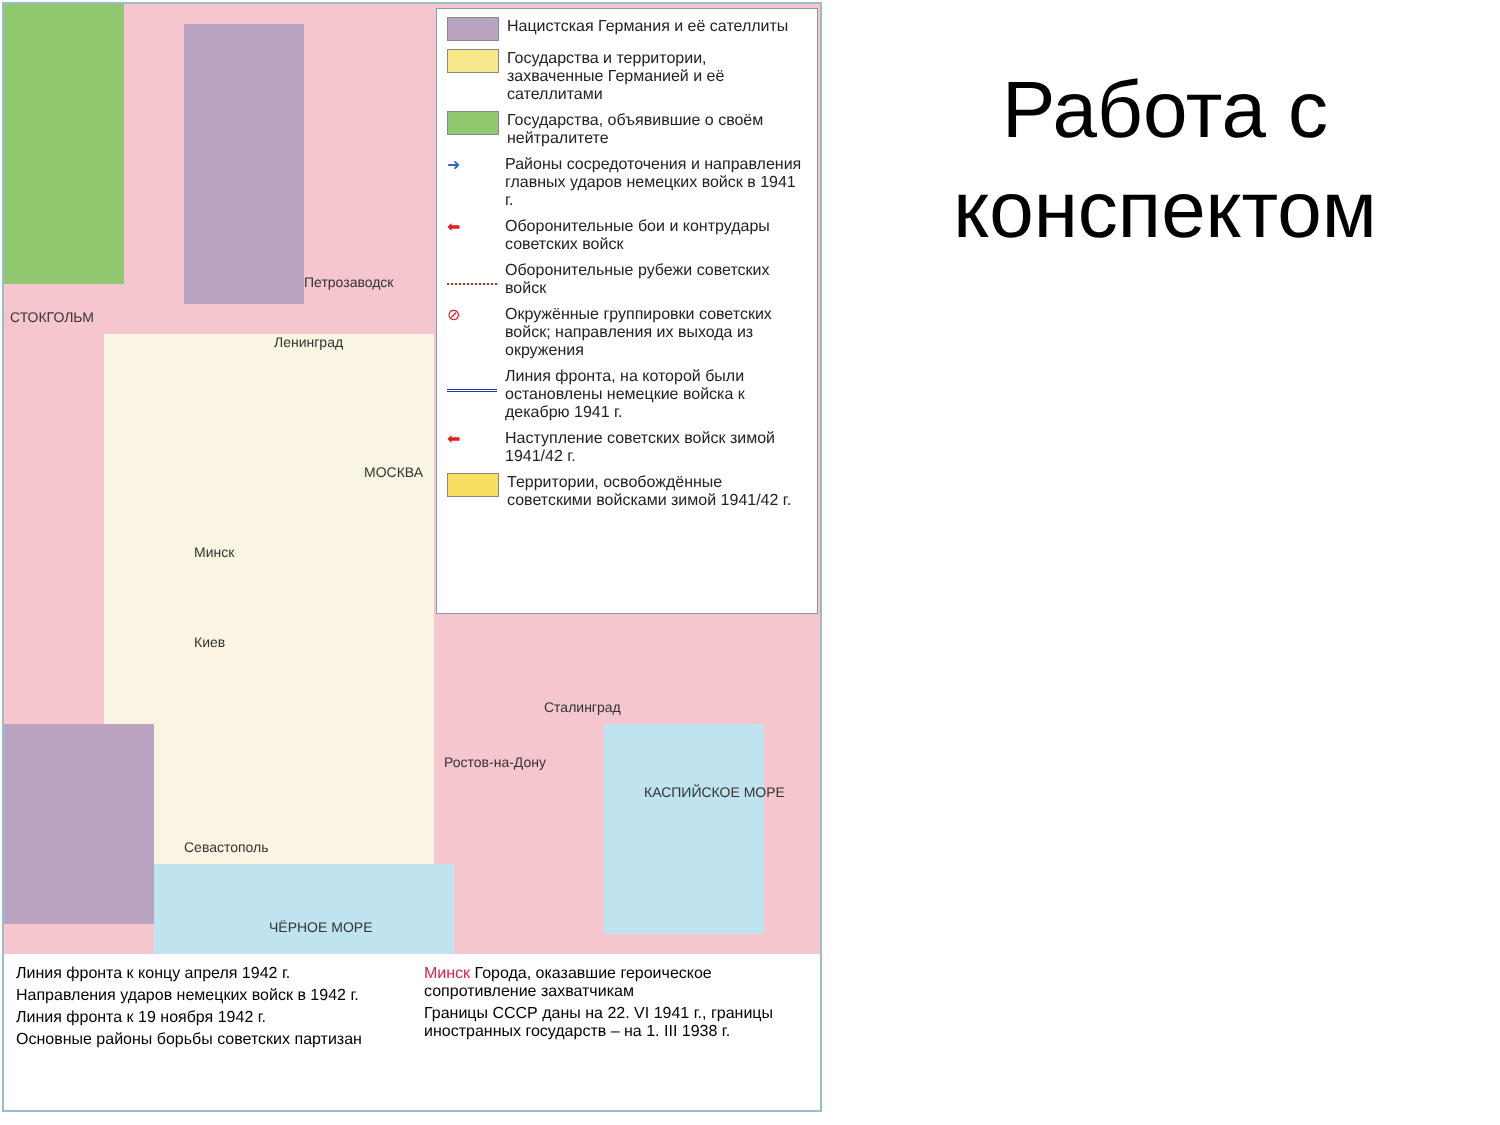СТОКГОЛЬМ
Петрозаводск
Ленинград
МОСКВА
Минск
Киев
Сталинград
Ростов-на-Дону
Севастополь
ЧЁРНОЕ МОРЕ
КАСПИЙСКОЕ МОРЕ
Нацистская Германия и её сателлиты
Государства и территории, захваченные Германией и её сателлитами
Государства, объявившие о своём нейтралитете
➜
Районы сосредоточения и направления главных ударов немецких войск в 1941 г.
⬅
Оборонительные бои и контрудары советских войск
Оборонительные рубежи советских войск
⊘
Окружённые группировки советских войск; направления их выхода из окружения
Линия фронта, на которой были остановлены немецкие войска к декабрю 1941 г.
⬅
Наступление советских войск зимой 1941/42 г.
Территории, освобождённые советскими войсками зимой 1941/42 г.
Линия фронта к концу апреля 1942 г.
Направления ударов немецких войск в 1942 г.
Линия фронта к 19 ноября 1942 г.
Основные районы борьбы советских партизан
Минск Города, оказавшие героическое сопротивление захватчикам
Границы СССР даны на 22. VI 1941 г., границы иностранных государств – на 1. III 1938 г.
Работа с конспектом